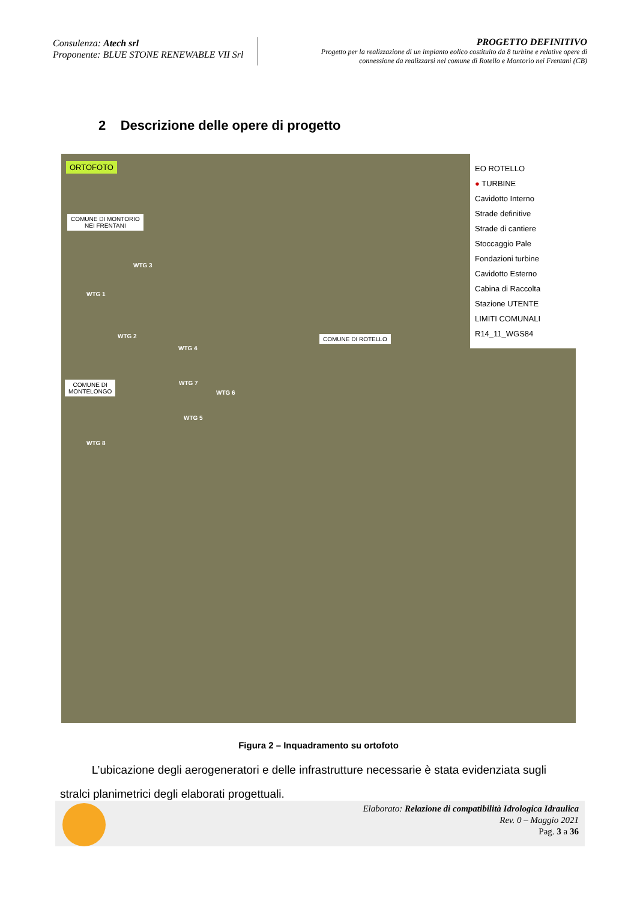Consulenza: Atech srl
Proponente: BLUE STONE RENEWABLE VII Srl
PROGETTO DEFINITIVO
Progetto per la realizzazione di un impianto eolico costituito da 8 turbine e relative opere di
connessione da realizzarsi nel comune di Rotello e Montorio nei Frentani (CB)
2 Descrizione delle opere di progetto
ORTOFOTO
COMUNE DI MONTORIO
NEI FRENTANI
COMUNE DI ROTELLO
COMUNE DI
MONTELONGO
WTG 3
WTG 1
WTG 2
WTG 4
WTG 7
WTG 6
WTG 5
WTG 8
EO ROTELLO
● TURBINE
Cavidotto Interno
Strade definitive
Strade di cantiere
Stoccaggio Pale
Fondazioni turbine
Cavidotto Esterno
Cabina di Raccolta
Stazione UTENTE
LIMITI COMUNALI
R14_11_WGS84
Figura 2 – Inquadramento su ortofoto
L’ubicazione degli aerogeneratori e delle infrastrutture necessarie è stata evidenziata sugli stralci planimetrici degli elaborati progettuali.
Elaborato: Relazione di compatibilità Idrologica Idraulica
Rev. 0 – Maggio 2021
Pag. 3 a 36